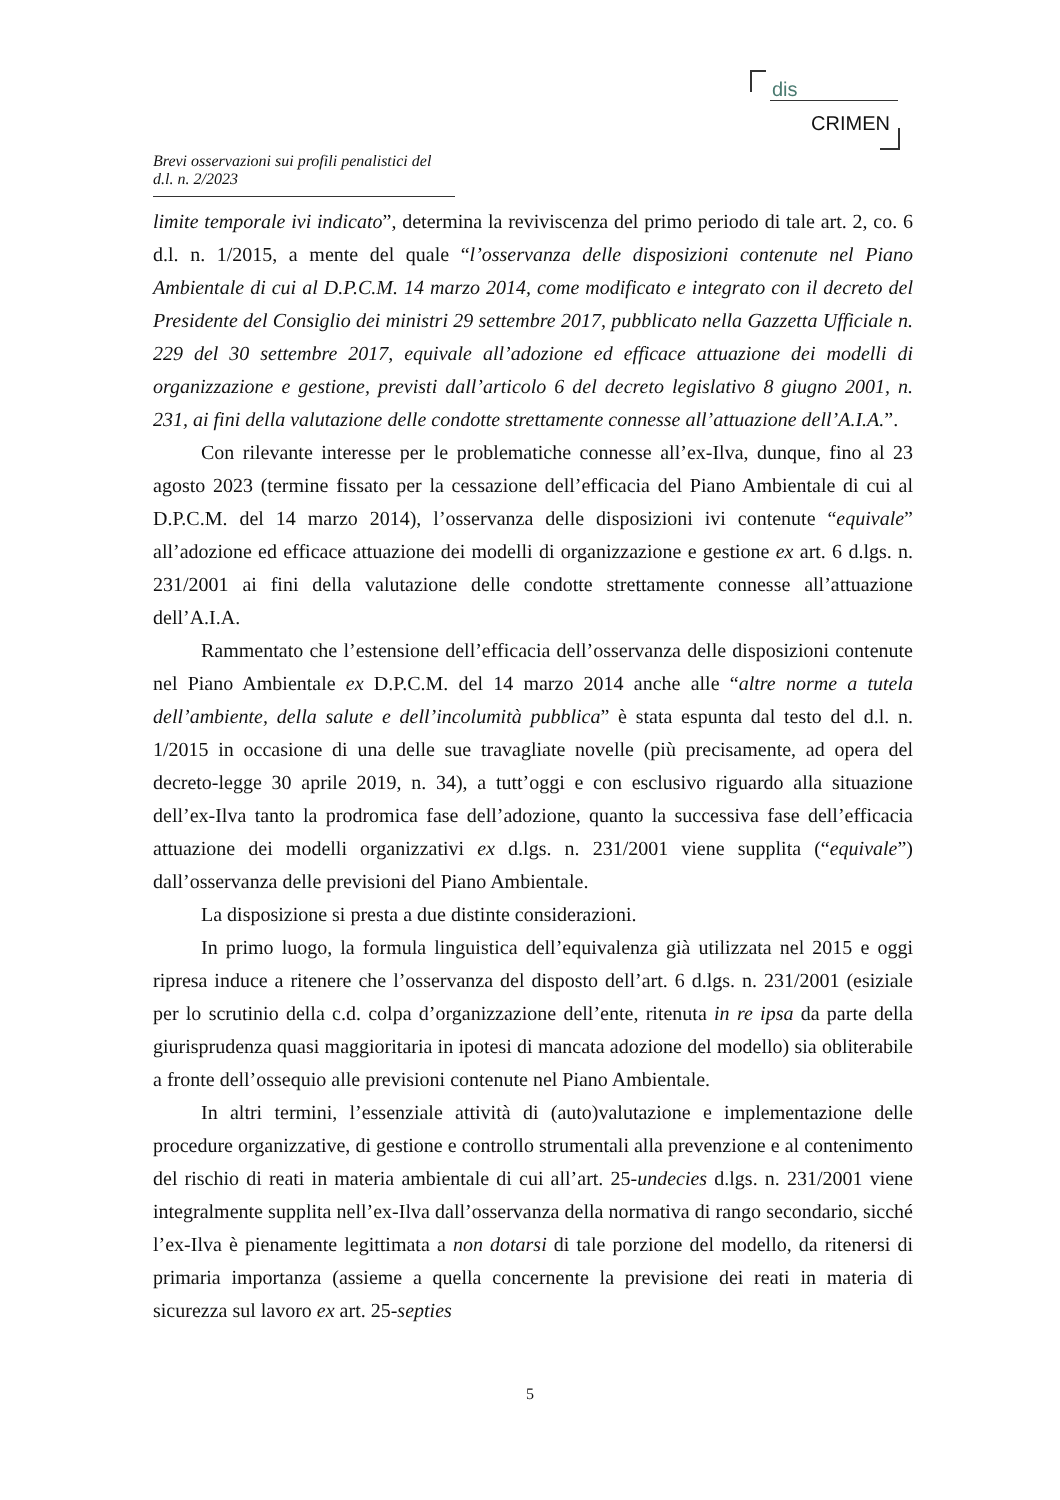dis
CRIMEN
Brevi osservazioni sui profili penalistici del d.l. n. 2/2023
limite temporale ivi indicato”, determina la reviviscenza del primo periodo di tale art. 2, co. 6 d.l. n. 1/2015, a mente del quale “l’osservanza delle disposizioni contenute nel Piano Ambientale di cui al D.P.C.M. 14 marzo 2014, come modificato e integrato con il decreto del Presidente del Consiglio dei ministri 29 settembre 2017, pubblicato nella Gazzetta Ufficiale n. 229 del 30 settembre 2017, equivale all’adozione ed efficace attuazione dei modelli di organizzazione e gestione, previsti dall’articolo 6 del decreto legislativo 8 giugno 2001, n. 231, ai fini della valutazione delle condotte strettamente connesse all’attuazione dell’A.I.A.”.
Con rilevante interesse per le problematiche connesse all’ex-Ilva, dunque, fino al 23 agosto 2023 (termine fissato per la cessazione dell’efficacia del Piano Ambientale di cui al D.P.C.M. del 14 marzo 2014), l’osservanza delle disposizioni ivi contenute “equivale” all’adozione ed efficace attuazione dei modelli di organizzazione e gestione ex art. 6 d.lgs. n. 231/2001 ai fini della valutazione delle condotte strettamente connesse all’attuazione dell’A.I.A.
Rammentato che l’estensione dell’efficacia dell’osservanza delle disposizioni contenute nel Piano Ambientale ex D.P.C.M. del 14 marzo 2014 anche alle “altre norme a tutela dell’ambiente, della salute e dell’incolumità pubblica” è stata espunta dal testo del d.l. n. 1/2015 in occasione di una delle sue travagliate novelle (più precisamente, ad opera del decreto-legge 30 aprile 2019, n. 34), a tutt’oggi e con esclusivo riguardo alla situazione dell’ex-Ilva tanto la prodromica fase dell’adozione, quanto la successiva fase dell’efficacia attuazione dei modelli organizzativi ex d.lgs. n. 231/2001 viene supplita (“equivale”) dall’osservanza delle previsioni del Piano Ambientale.
La disposizione si presta a due distinte considerazioni.
In primo luogo, la formula linguistica dell’equivalenza già utilizzata nel 2015 e oggi ripresa induce a ritenere che l’osservanza del disposto dell’art. 6 d.lgs. n. 231/2001 (esiziale per lo scrutinio della c.d. colpa d’organizzazione dell’ente, ritenuta in re ipsa da parte della giurisprudenza quasi maggioritaria in ipotesi di mancata adozione del modello) sia obliterabile a fronte dell’ossequio alle previsioni contenute nel Piano Ambientale.
In altri termini, l’essenziale attività di (auto)valutazione e implementazione delle procedure organizzative, di gestione e controllo strumentali alla prevenzione e al contenimento del rischio di reati in materia ambientale di cui all’art. 25-undecies d.lgs. n. 231/2001 viene integralmente supplita nell’ex-Ilva dall’osservanza della normativa di rango secondario, sicché l’ex-Ilva è pienamente legittimata a non dotarsi di tale porzione del modello, da ritenersi di primaria importanza (assieme a quella concernente la previsione dei reati in materia di sicurezza sul lavoro ex art. 25-septies
5